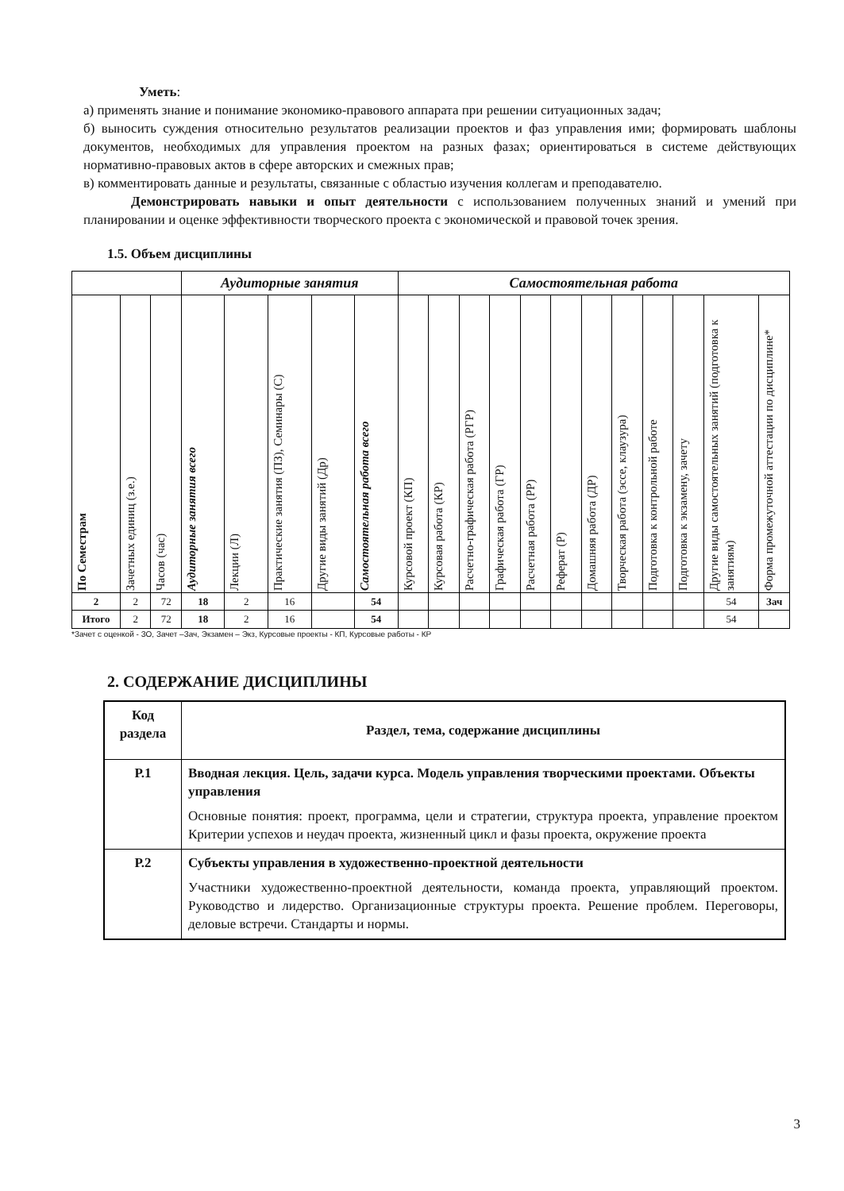Уметь:
а) применять знание и понимание экономико-правового аппарата при решении ситуационных задач;
б) выносить суждения относительно результатов реализации проектов и фаз управления ими; формировать шаблоны документов, необходимых для управления проектом на разных фазах; ориентироваться в системе действующих нормативно-правовых актов в сфере авторских и смежных прав;
в) комментировать данные и результаты, связанные с областью изучения коллегам и преподавателю.
Демонстрировать навыки и опыт деятельности с использованием полученных знаний и умений при планировании и оценке эффективности творческого проекта с экономической и правовой точек зрения.
1.5. Объем дисциплины
| | | | Аудиторные занятия | | | | | Самостоятельная работа | | | | | | | | | | | |
| --- | --- | --- | --- | --- | --- | --- | --- | --- | --- | --- | --- | --- | --- | --- | --- | --- | --- | --- | --- |
| По Семестрам | Зачетных единиц (з.е.) | Часов (час) | Аудиторные занятия всего | Лекции (Л) | Практические занятия (ПЗ), Семинары (С) | Другие виды занятий (Др) | Самостоятельная работа всего | Курсовой проект (КП) | Курсовая работа (КР) | Расчетно-графическая работа (РГР) | Графическая работа (ГР) | Расчетная работа (РР) | Реферат (Р) | Домашняя работа (ДР) | Творческая работа (эссе, клаузура) | Подготовка к контрольной работе | Подготовка к экзамену, зачету | Другие виды самостоятельных занятий (подготовка к занятиям) | Форма промежуточной аттестации по дисциплине* |
| 2 | 2 | 72 | 18 | 2 | 16 | | 54 | | | | | | | | | | | 54 | Зач |
| Итого | 2 | 72 | 18 | 2 | 16 | | 54 | | | | | | | | | | | 54 | |
*Зачет с оценкой - ЗО, Зачет –Зач, Экзамен – Экз, Курсовые проекты - КП, Курсовые работы - КР
2. СОДЕРЖАНИЕ ДИСЦИПЛИНЫ
| Код раздела | Раздел, тема, содержание дисциплины |
| Р.1 | Вводная лекция. Цель, задачи курса. Модель управления творческими проектами. Объекты управления Основные понятия: проект, программа, цели и стратегии, структура проекта, управление проектом Критерии успехов и неудач проекта, жизненный цикл и фазы проекта, окружение проекта |
| Р.2 | Субъекты управления в художественно-проектной деятельности Участники художественно-проектной деятельности, команда проекта, управляющий проектом. Руководство и лидерство. Организационные структуры проекта. Решение проблем. Переговоры, деловые встречи. Стандарты и нормы. |
3